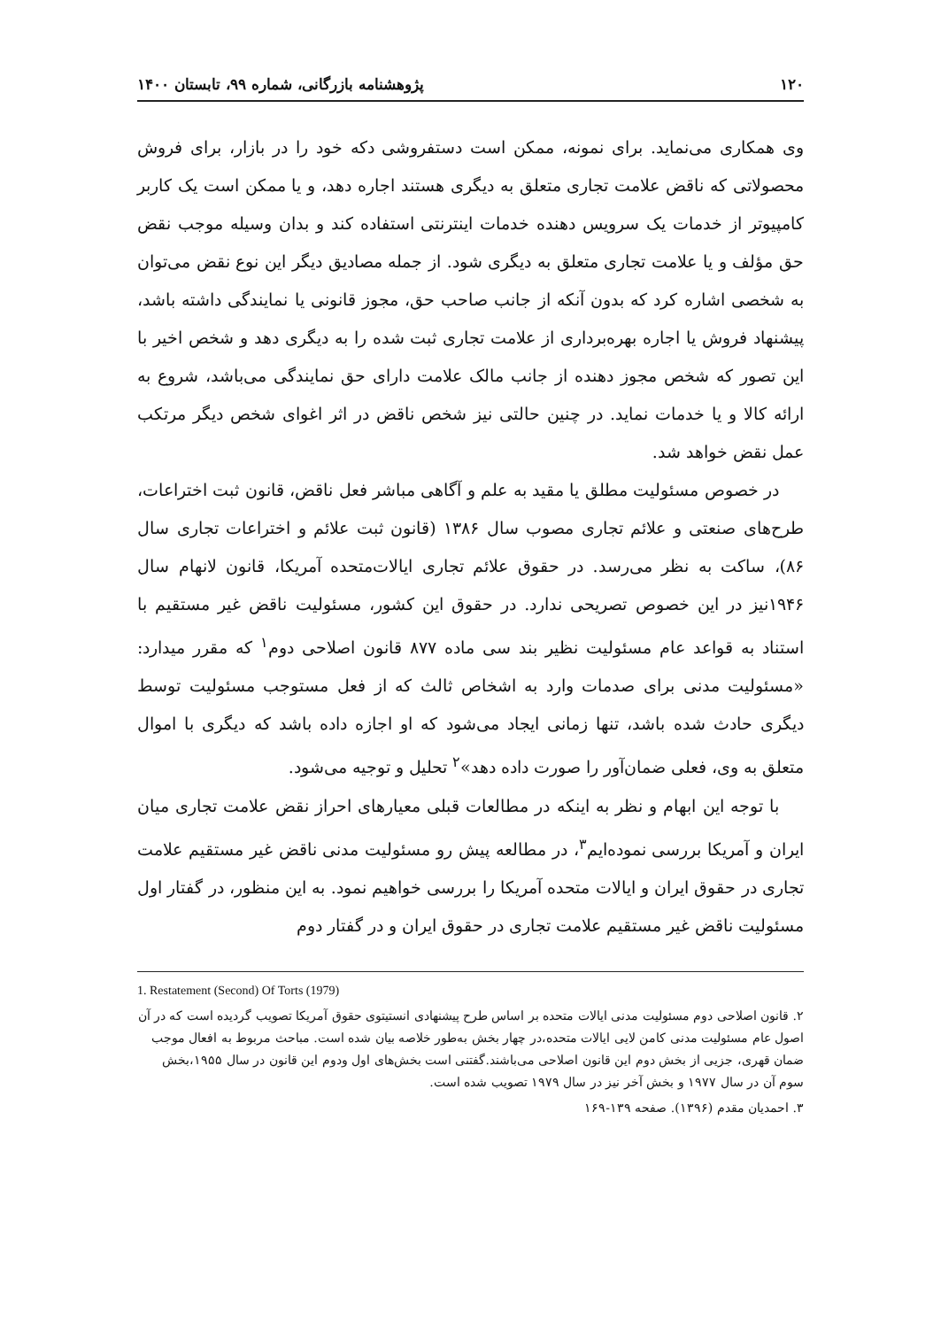۱۲۰ پژوهشنامه بازرگانی، شماره ۹۹، تابستان ۱۴۰۰
وی همکاری می‌نماید. برای نمونه، ممکن است دستفروشی دکه خود را در بازار، برای فروش محصولاتی که ناقض علامت تجاری متعلق به دیگری هستند اجاره دهد، و یا ممکن است یک کاربر کامپیوتر از خدمات یک سرویس دهنده خدمات اینترنتی استفاده کند و بدان وسیله موجب نقض حق مؤلف و یا علامت تجاری متعلق به دیگری شود. از جمله مصادیق دیگر این نوع نقض می‌توان به شخصی اشاره کرد که بدون آنکه از جانب صاحب حق، مجوز قانونی یا نمایندگی داشته باشد، پیشنهاد فروش یا اجاره بهره‌برداری از علامت تجاری ثبت شده را به دیگری دهد و شخص اخیر با این تصور که شخص مجوز دهنده از جانب مالک علامت دارای حق نمایندگی می‌باشد، شروع به ارائه کالا و یا خدمات نماید. در چنین حالتی نیز شخص ناقض در اثر اغوای شخص دیگر مرتکب عمل نقض خواهد شد.
در خصوص مسئولیت مطلق یا مقید به علم و آگاهی مباشر فعل ناقض، قانون ثبت اختراعات، طرح‌های صنعتی و علائم تجاری مصوب سال ۱۳۸۶ (قانون ثبت علائم و اختراعات تجاری سال ۸۶)، ساکت به نظر می‌رسد. در حقوق علائم تجاری ایالات‌متحده آمریکا، قانون لانهام سال ۱۹۴۶نیز در این خصوص تصریحی ندارد. در حقوق این کشور، مسئولیت ناقض غیر مستقیم با استناد به قواعد عام مسئولیت نظیر بند سی ماده ۸۷۷ قانون اصلاحی دوم<sup>۱</sup> که مقرر میدارد: «مسئولیت مدنی برای صدمات وارد به اشخاص ثالث که از فعل مستوجب مسئولیت توسط دیگری حادث شده باشد، تنها زمانی ایجاد می‌شود که او اجازه داده باشد که دیگری با اموال متعلق به وی، فعلی ضمان‌آور را صورت داده دهد»<sup>۲</sup> تحلیل و توجیه می‌شود.
با توجه این ابهام و نظر به اینکه در مطالعات قبلی معیارهای احراز نقض علامت تجاری میان ایران و آمریکا بررسی نموده‌ایم<sup>۳</sup>، در مطالعه پیش رو مسئولیت مدنی ناقض غیر مستقیم علامت تجاری در حقوق ایران و ایالات متحده آمریکا را بررسی خواهیم نمود. به این منظور، در گفتار اول مسئولیت ناقض غیر مستقیم علامت تجاری در حقوق ایران و در گفتار دوم
1. Restatement (Second) Of Torts (1979)
۲. قانون اصلاحی دوم مسئولیت مدنی ایالات متحده بر اساس طرح پیشنهادی انستیتوی حقوق آمریکا تصویب گردیده است که در آن اصول عام مسئولیت مدنی کامن لایی ایالات متحده،در چهار بخش به‌طور خلاصه بیان شده است. مباحث مربوط به افعال موجب ضمان قهری، جزیی از بخش دوم این قانون اصلاحی می‌باشند.گفتنی است بخش‌های اول ودوم این قانون در سال ۱۹۵۵،بخش سوم آن در سال ۱۹۷۷ و بخش آخر نیز در سال ۱۹۷۹ تصویب شده است.
۳. احمدیان مقدم (۱۳۹۶). صفحه ۱۳۹-۱۶۹